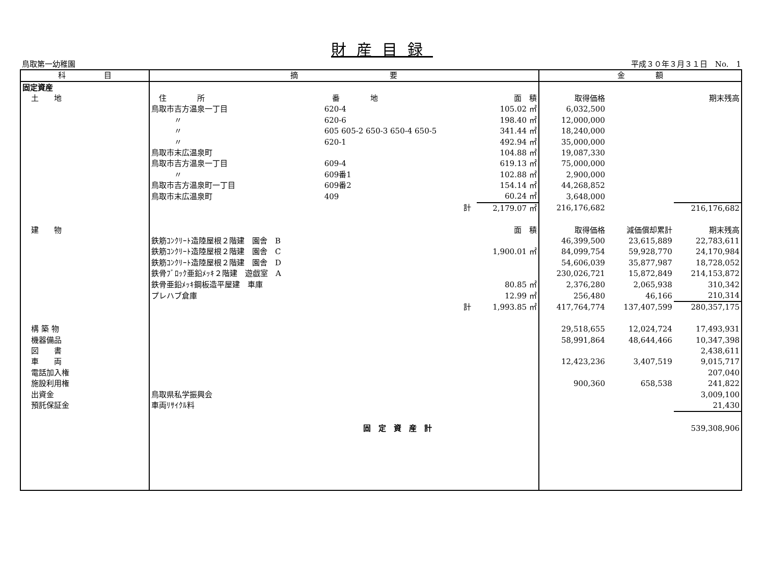財産目録
鳥取第一幼稚園 平成３０年３月３１日　No.　1
| 科 目 | 摘 要 | | | | 金 額 | | |
| --- | --- | --- | --- | --- | --- | --- | --- |
| 固定資産 | | | | | | | |
| 土 地 | 住 所 | 番 地 | | 面 積 | 取得価格 | | 期末残高 |
| | 鳥取市吉方温泉一丁目 | 620-4 | | 105.02 ㎡ | 6,032,500 | | |
| | 〃 | 620-6 | | 198.40 ㎡ | 12,000,000 | | |
| | 〃 | 605 605-2 650-3 650-4 650-5 | | 341.44 ㎡ | 18,240,000 | | |
| | 〃 | 620-1 | | 492.94 ㎡ | 35,000,000 | | |
| | 鳥取市末広温泉町 | | | 104.88 ㎡ | 19,087,330 | | |
| | 鳥取市吉方温泉一丁目 | 609-4 | | 619.13 ㎡ | 75,000,000 | | |
| | 〃 | 609番1 | | 102.88 ㎡ | 2,900,000 | | |
| | 鳥取市吉方温泉町一丁目 | 609番2 | | 154.14 ㎡ | 44,268,852 | | |
| | 鳥取市末広温泉町 | 409 | | 60.24 ㎡ | 3,648,000 | | |
| | | 計 | | 2,179.07 ㎡ | 216,176,682 | | 216,176,682 |
| 建 物 | | | | 面 積 | 取得価格 | 減価償却累計 | 期末残高 |
| | 鉄筋ｺﾝｸﾘｰﾄ造陸屋根２階建 園舎 B | | | | 46,399,500 | 23,615,889 | 22,783,611 |
| | 鉄筋ｺﾝｸﾘｰﾄ造陸屋根２階建 園舎 C | | | 1,900.01 ㎡ | 84,099,754 | 59,928,770 | 24,170,984 |
| | 鉄筋ｺﾝｸﾘｰﾄ造陸屋根２階建 園舎 D | | | | 54,606,039 | 35,877,987 | 18,728,052 |
| | 鉄骨ﾌﾞﾛｯｸ亜鉛ﾒｯｷ２階建 遊戯室 A | | | | 230,026,721 | 15,872,849 | 214,153,872 |
| | 鉄骨亜鉛ﾒｯｷ鋼板造平屋建 車庫 | | | 80.85 ㎡ | 2,376,280 | 2,065,938 | 310,342 |
| | プレハブ倉庫 | | | 12.99 ㎡ | 256,480 | 46,166 | 210,314 |
| | | 計 | | 1,993.85 ㎡ | 417,764,774 | 137,407,599 | 280,357,175 |
| 構 築 物 | | | | | 29,518,655 | 12,024,724 | 17,493,931 |
| 機器備品 | | | | | 58,991,864 | 48,644,466 | 10,347,398 |
| 図 書 | | | | | | | 2,438,611 |
| 車 両 | | | | | 12,423,236 | 3,407,519 | 9,015,717 |
| 電話加入権 | | | | | | | 207,040 |
| 施設利用権 | | | | | 900,360 | 658,538 | 241,822 |
| 出資金 | 鳥取県私学振興会 | | | | | | 3,009,100 |
| 預託保証金 | 車両ﾘｻｲｸﾙ料 | | | | | | 21,430 |
| | | 固 定 資 産 計 | | | | | 539,308,906 |